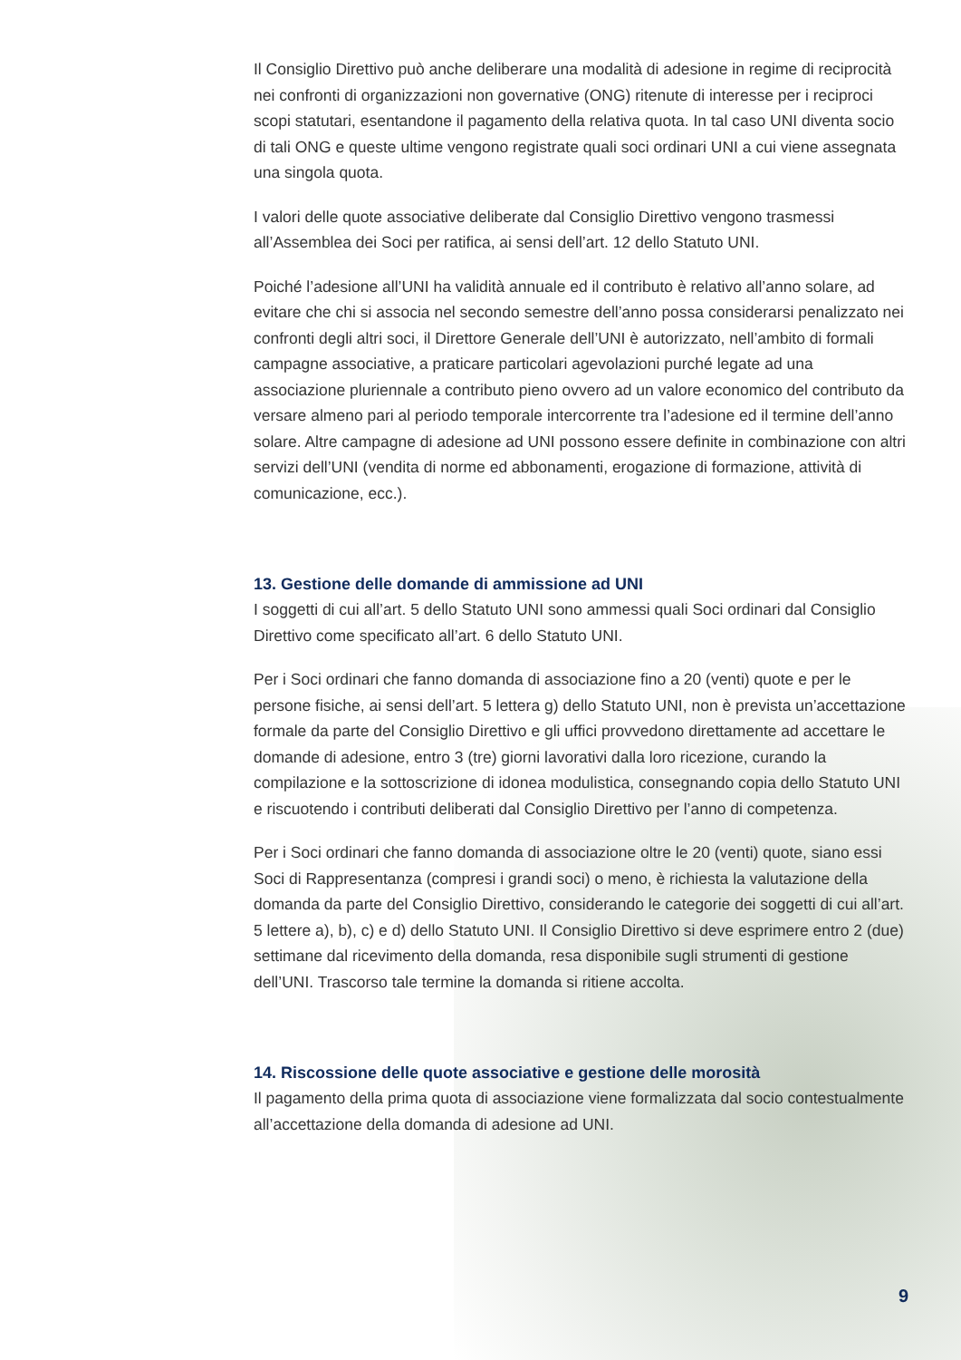Il Consiglio Direttivo può anche deliberare una modalità di adesione in regime di reciprocità nei confronti di organizzazioni non governative (ONG) ritenute di interesse per i reciproci scopi statutari, esentandone il pagamento della relativa quota. In tal caso UNI diventa socio di tali ONG e queste ultime vengono registrate quali soci ordinari UNI a cui viene assegnata una singola quota.
I valori delle quote associative deliberate dal Consiglio Direttivo vengono trasmessi all’Assemblea dei Soci per ratifica, ai sensi dell’art. 12 dello Statuto UNI.
Poiché l’adesione all’UNI ha validità annuale ed il contributo è relativo all’anno solare, ad evitare che chi si associa nel secondo semestre dell’anno possa considerarsi penalizzato nei confronti degli altri soci, il Direttore Generale dell’UNI è autorizzato, nell’ambito di formali campagne associative, a praticare particolari agevolazioni purché legate ad una associazione pluriennale a contributo pieno ovvero ad un valore economico del contributo da versare almeno pari al periodo temporale intercorrente tra l’adesione ed il termine dell’anno solare. Altre campagne di adesione ad UNI possono essere definite in combinazione con altri servizi dell’UNI (vendita di norme ed abbonamenti, erogazione di formazione, attività di comunicazione, ecc.).
13. Gestione delle domande di ammissione ad UNI
I soggetti di cui all’art. 5 dello Statuto UNI sono ammessi quali Soci ordinari dal Consiglio Direttivo come specificato all’art. 6 dello Statuto UNI.
Per i Soci ordinari che fanno domanda di associazione fino a 20 (venti) quote e per le persone fisiche, ai sensi dell’art. 5 lettera g) dello Statuto UNI, non è prevista un’accettazione formale da parte del Consiglio Direttivo e gli uffici provvedono direttamente ad accettare le domande di adesione, entro 3 (tre) giorni lavorativi dalla loro ricezione, curando la compilazione e la sottoscrizione di idonea modulistica, consegnando copia dello Statuto UNI e riscuotendo i contributi deliberati dal Consiglio Direttivo per l’anno di competenza.
Per i Soci ordinari che fanno domanda di associazione oltre le 20 (venti) quote, siano essi Soci di Rappresentanza (compresi i grandi soci) o meno, è richiesta la valutazione della domanda da parte del Consiglio Direttivo, considerando le categorie dei soggetti di cui all’art. 5 lettere a), b), c) e d) dello Statuto UNI. Il Consiglio Direttivo si deve esprimere entro 2 (due) settimane dal ricevimento della domanda, resa disponibile sugli strumenti di gestione dell’UNI. Trascorso tale termine la domanda si ritiene accolta.
14. Riscossione delle quote associative e gestione delle morosità
Il pagamento della prima quota di associazione viene formalizzata dal socio contestualmente all’accettazione della domanda di adesione ad UNI.
9